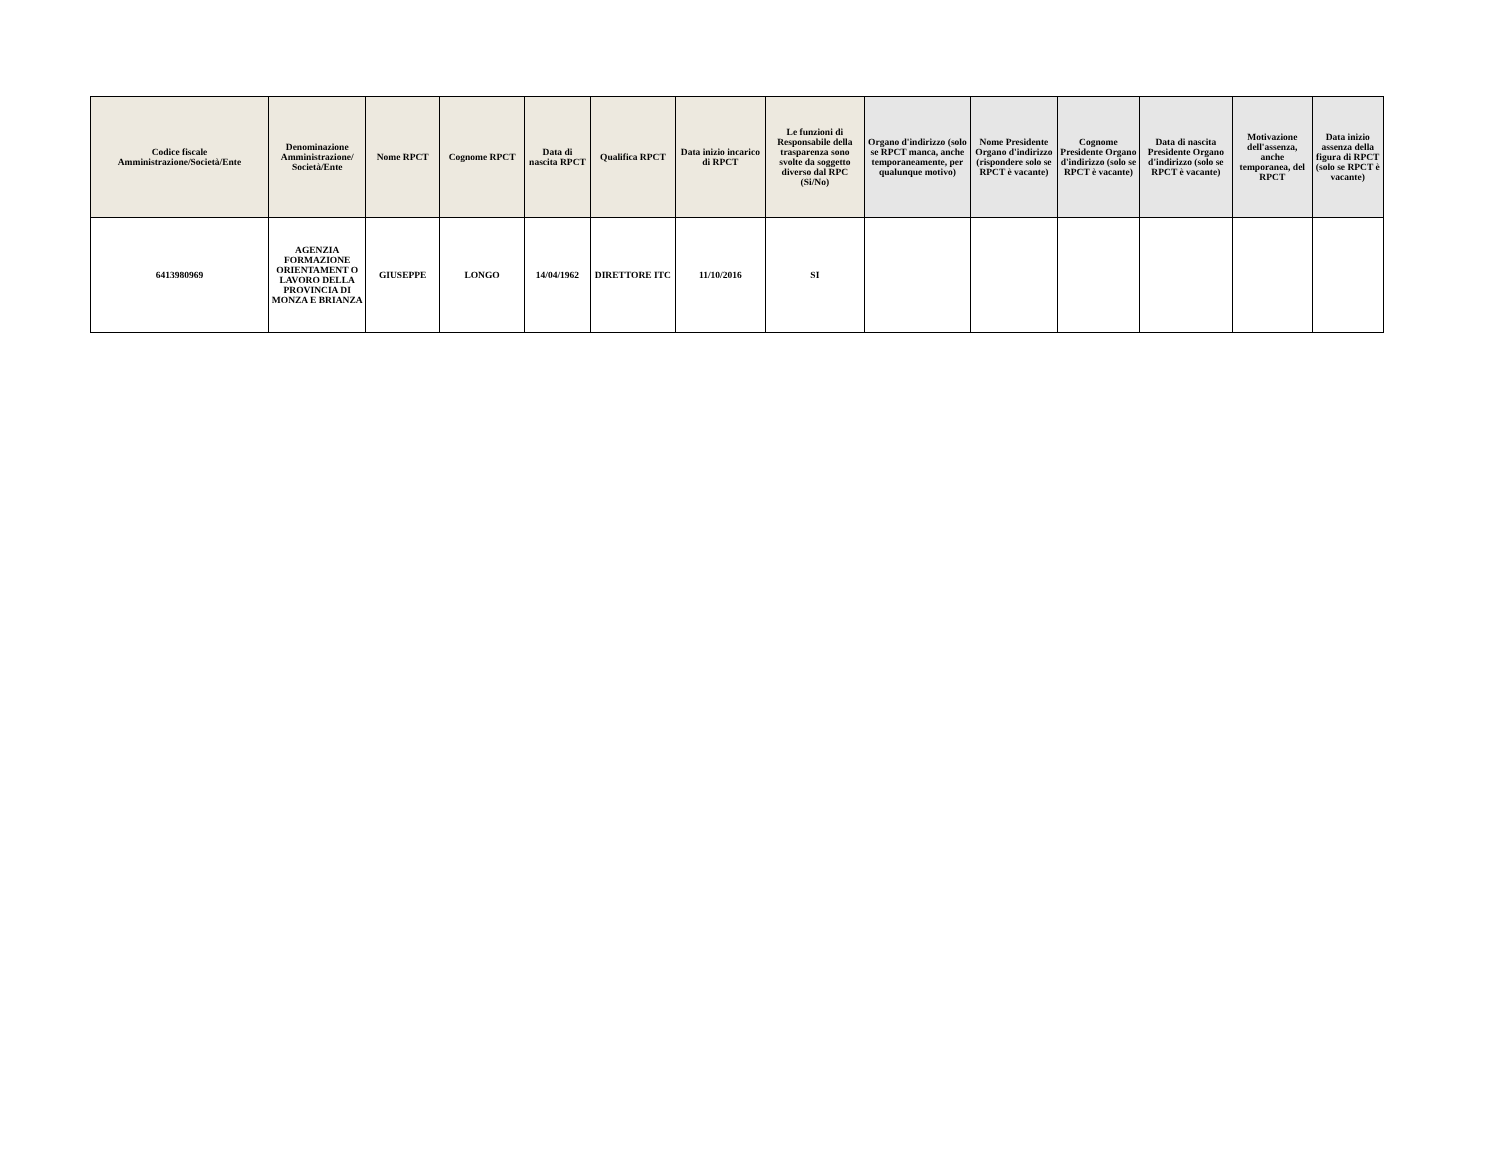| Codice fiscale Amministrazione/Società/Ente | Denominazione Amministrazione/ Società/Ente | Nome RPCT | Cognome RPCT | Data di nascita RPCT | Qualifica RPCT | Data inizio incarico di RPCT | Le funzioni di Responsabile della trasparenza sono svolte da soggetto diverso dal RPC (Si/No) | Organo d'indirizzo (solo se RPCT manca, anche temporaneamente, per qualunque motivo) | Nome Presidente Organo d'indirizzo (rispondere solo se RPCT è vacante) | Cognome Presidente Organo d'indirizzo (solo se RPCT è vacante) | Data di nascita Presidente Organo d'indirizzo (solo se RPCT è vacante) | Motivazione dell'assenza, anche temporanea, del RPCT | Data inizio assenza della figura di RPCT (solo se RPCT è vacante) |
| --- | --- | --- | --- | --- | --- | --- | --- | --- | --- | --- | --- | --- | --- |
| 6413980969 | AGENZIA FORMAZIONE ORIENTAMENT O LAVORO DELLA PROVINCIA DI MONZA E BRIANZA | GIUSEPPE | LONGO | 14/04/1962 | DIRETTORE ITC | 11/10/2016 | SI | | | | | | |